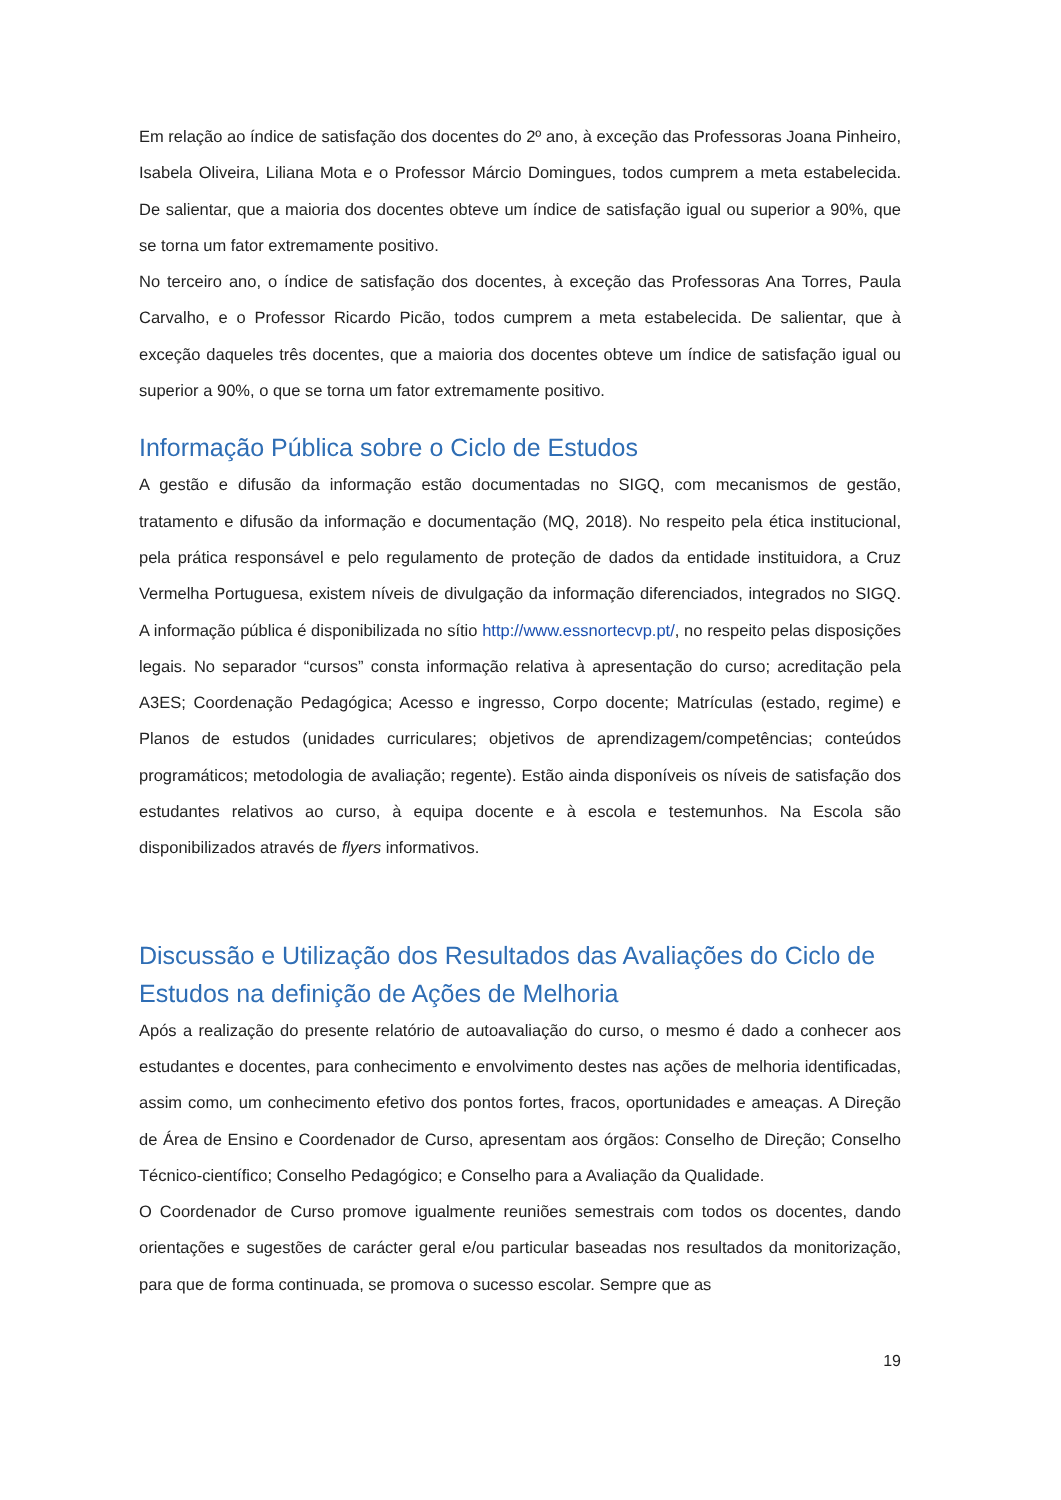Em relação ao índice de satisfação dos docentes do 2º ano, à exceção das Professoras Joana Pinheiro, Isabela Oliveira, Liliana Mota e o Professor Márcio Domingues, todos cumprem a meta estabelecida. De salientar, que a maioria dos docentes obteve um índice de satisfação igual ou superior a 90%, que se torna um fator extremamente positivo.
No terceiro ano, o índice de satisfação dos docentes, à exceção das Professoras Ana Torres, Paula Carvalho, e o Professor Ricardo Picão, todos cumprem a meta estabelecida. De salientar, que à exceção daqueles três docentes, que a maioria dos docentes obteve um índice de satisfação igual ou superior a 90%, o que se torna um fator extremamente positivo.
Informação Pública sobre o Ciclo de Estudos
A gestão e difusão da informação estão documentadas no SIGQ, com mecanismos de gestão, tratamento e difusão da informação e documentação (MQ, 2018). No respeito pela ética institucional, pela prática responsável e pelo regulamento de proteção de dados da entidade instituidora, a Cruz Vermelha Portuguesa, existem níveis de divulgação da informação diferenciados, integrados no SIGQ. A informação pública é disponibilizada no sítio http://www.essnortecvp.pt/, no respeito pelas disposições legais. No separador “cursos” consta informação relativa à apresentação do curso; acreditação pela A3ES; Coordenação Pedagógica; Acesso e ingresso, Corpo docente; Matrículas (estado, regime) e Planos de estudos (unidades curriculares; objetivos de aprendizagem/competências; conteúdos programáticos; metodologia de avaliação; regente). Estão ainda disponíveis os níveis de satisfação dos estudantes relativos ao curso, à equipa docente e à escola e testemunhos. Na Escola são disponibilizados através de flyers informativos.
Discussão e Utilização dos Resultados das Avaliações do Ciclo de Estudos na definição de Ações de Melhoria
Após a realização do presente relatório de autoavaliação do curso, o mesmo é dado a conhecer aos estudantes e docentes, para conhecimento e envolvimento destes nas ações de melhoria identificadas, assim como, um conhecimento efetivo dos pontos fortes, fracos, oportunidades e ameaças. A Direção de Área de Ensino e Coordenador de Curso, apresentam aos órgãos: Conselho de Direção; Conselho Técnico-científico; Conselho Pedagógico; e Conselho para a Avaliação da Qualidade.
O Coordenador de Curso promove igualmente reuniões semestrais com todos os docentes, dando orientações e sugestões de carácter geral e/ou particular baseadas nos resultados da monitorização, para que de forma continuada, se promova o sucesso escolar. Sempre que as
19